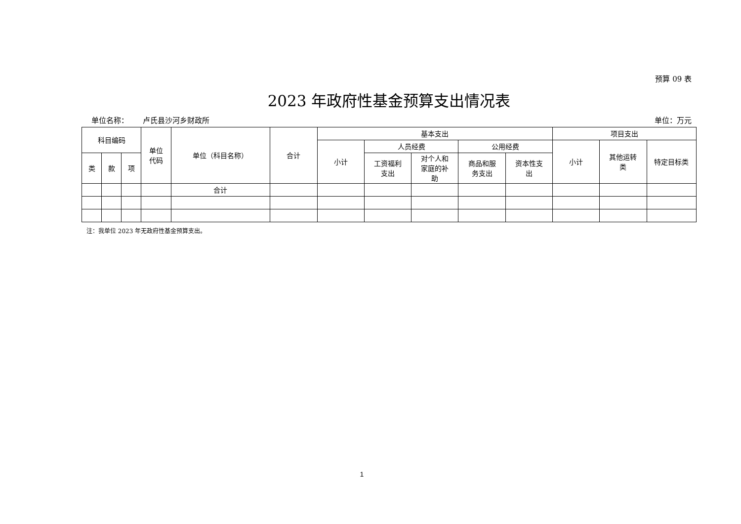预算 09 表
2023 年政府性基金预算支出情况表
单位名称： 卢氏县沙河乡财政所 单位：万元
| 科目编码 | | | 单位 代码 | 单位（科目名称） | 合计 | 基本支出 | | | | | 项目支出 | | |
| --- | --- | --- | --- | --- | --- | --- | --- | --- | --- | --- | --- | --- | --- |
| | | | | | | 小计 | 人员经费 | | 公用经费 | | 小计 | 其他运转 类 | 特定目标类 |
| 类 | 款 | 项 | | | | | 工资福利 支出 | 对个人和 家庭的补 助 | 商品和服 务支出 | 资本性支 出 | | | |
| | | | | 合计 | | | | | | | | | |
注：我单位 2023 年无政府性基金预算支出。
1